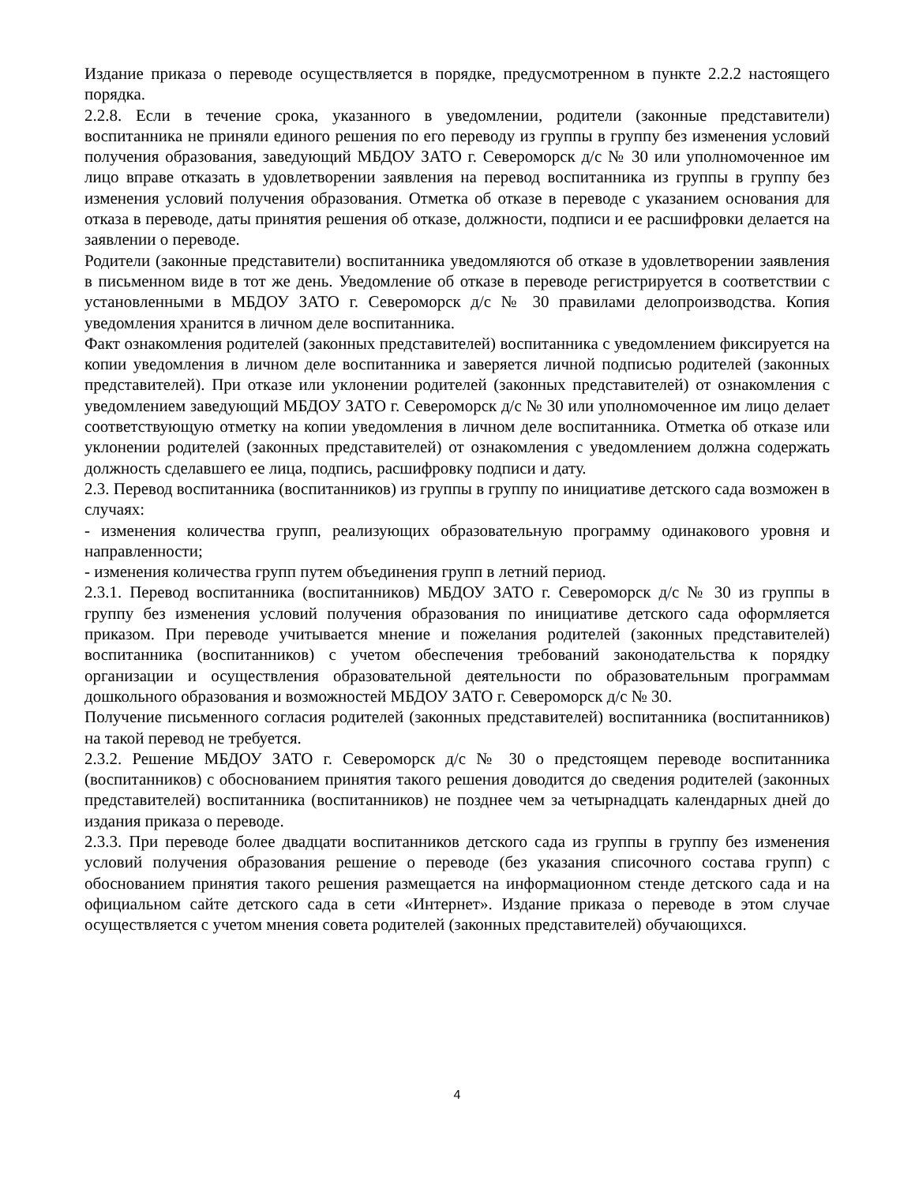Издание приказа о переводе осуществляется в порядке, предусмотренном в пункте 2.2.2 настоящего порядка.
2.2.8. Если в течение срока, указанного в уведомлении, родители (законные представители) воспитанника не приняли единого решения по его переводу из группы в группу без изменения условий получения образования, заведующий МБДОУ ЗАТО г. Североморск д/с № 30 или уполномоченное им лицо вправе отказать в удовлетворении заявления на перевод воспитанника из группы в группу без изменения условий получения образования. Отметка об отказе в переводе с указанием основания для отказа в переводе, даты принятия решения об отказе, должности, подписи и ее расшифровки делается на заявлении о переводе.
Родители (законные представители) воспитанника уведомляются об отказе в удовлетворении заявления в письменном виде в тот же день. Уведомление об отказе в переводе регистрируется в соответствии с установленными в МБДОУ ЗАТО г. Североморск д/с № 30 правилами делопроизводства. Копия уведомления хранится в личном деле воспитанника.
Факт ознакомления родителей (законных представителей) воспитанника с уведомлением фиксируется на копии уведомления в личном деле воспитанника и заверяется личной подписью родителей (законных представителей). При отказе или уклонении родителей (законных представителей) от ознакомления с уведомлением заведующий МБДОУ ЗАТО г. Североморск д/с № 30 или уполномоченное им лицо делает соответствующую отметку на копии уведомления в личном деле воспитанника. Отметка об отказе или уклонении родителей (законных представителей) от ознакомления с уведомлением должна содержать должность сделавшего ее лица, подпись, расшифровку подписи и дату.
2.3. Перевод воспитанника (воспитанников) из группы в группу по инициативе детского сада возможен в случаях:
- изменения количества групп, реализующих образовательную программу одинакового уровня и направленности;
- изменения количества групп путем объединения групп в летний период.
2.3.1. Перевод воспитанника (воспитанников) МБДОУ ЗАТО г. Североморск д/с № 30 из группы в группу без изменения условий получения образования по инициативе детского сада оформляется приказом. При переводе учитывается мнение и пожелания родителей (законных представителей) воспитанника (воспитанников) с учетом обеспечения требований законодательства к порядку организации и осуществления образовательной деятельности по образовательным программам дошкольного образования и возможностей МБДОУ ЗАТО г. Североморск д/с № 30.
Получение письменного согласия родителей (законных представителей) воспитанника (воспитанников) на такой перевод не требуется.
2.3.2. Решение МБДОУ ЗАТО г. Североморск д/с № 30 о предстоящем переводе воспитанника (воспитанников) с обоснованием принятия такого решения доводится до сведения родителей (законных представителей) воспитанника (воспитанников) не позднее чем за четырнадцать календарных дней до издания приказа о переводе.
2.3.3. При переводе более двадцати воспитанников детского сада из группы в группу без изменения условий получения образования решение о переводе (без указания списочного состава групп) с обоснованием принятия такого решения размещается на информационном стенде детского сада и на официальном сайте детского сада в сети «Интернет». Издание приказа о переводе в этом случае осуществляется с учетом мнения совета родителей (законных представителей) обучающихся.
4